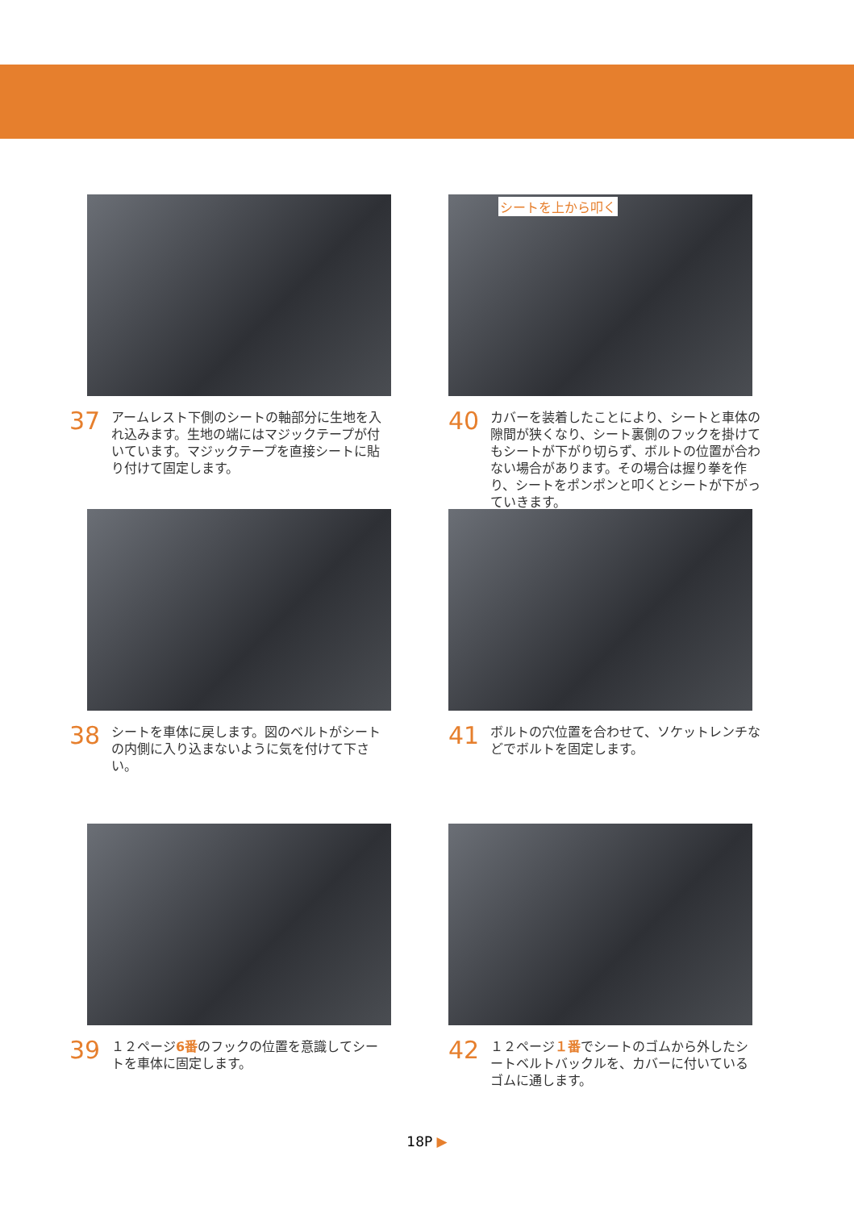37
アームレスト下側のシートの軸部分に生地を入れ込みます。生地の端にはマジックテープが付いています。マジックテープを直接シートに貼り付けて固定します。
シートを上から叩く
40
カバーを装着したことにより、シートと車体の隙間が狭くなり、シート裏側のフックを掛けてもシートが下がり切らず、ボルトの位置が合わない場合があります。その場合は握り拳を作り、シートをポンポンと叩くとシートが下がっていきます。
38
シートを車体に戻します。図のベルトがシートの内側に入り込まないように気を付けて下さい。
41
ボルトの穴位置を合わせて、ソケットレンチなどでボルトを固定します。
39
１２ページ6番のフックの位置を意識してシートを車体に固定します。
42
１２ページ１番でシートのゴムから外したシートベルトバックルを、カバーに付いているゴムに通します。
18P ▶